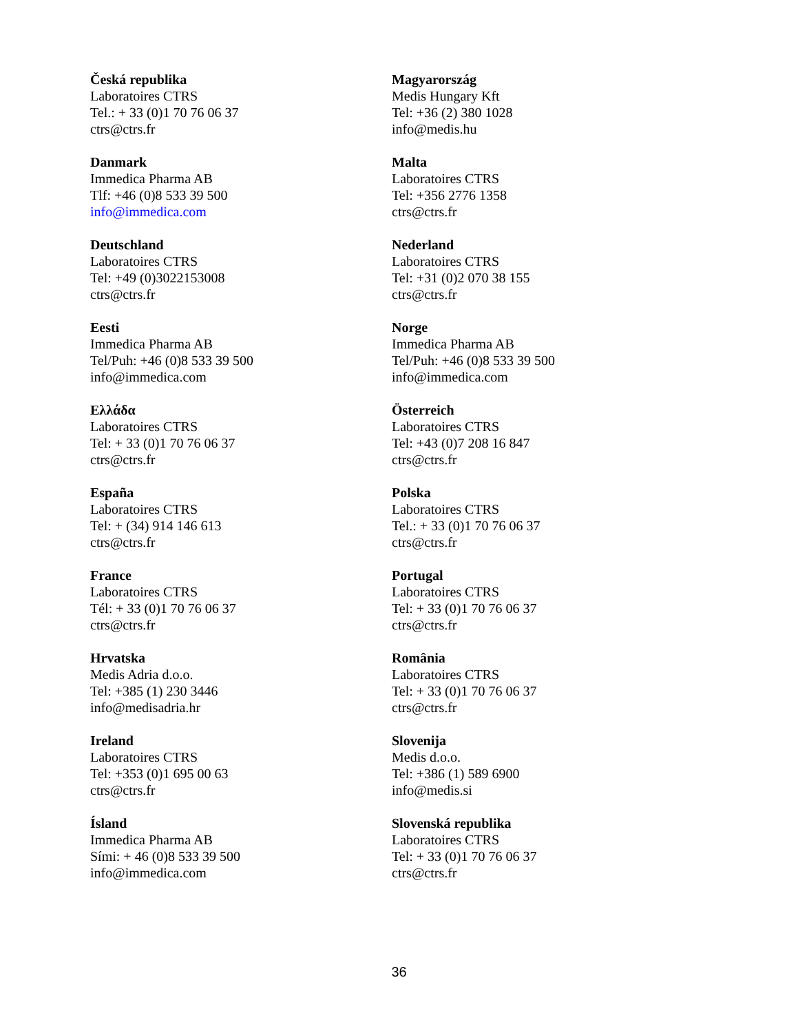| Česká republika Laboratoires CTRS Tel.: + 33 (0)1 70 76 06 37 ctrs@ctrs.fr | Magyarország Medis Hungary Kft Tel: +36 (2) 380 1028 info@medis.hu |
| Danmark Immedica Pharma AB Tlf: +46 (0)8 533 39 500 info@immedica.com | Malta Laboratoires CTRS Tel: +356 2776 1358 ctrs@ctrs.fr |
| Deutschland Laboratoires CTRS Tel: +49 (0)3022153008 ctrs@ctrs.fr | Nederland Laboratoires CTRS Tel: +31 (0)2 070 38 155 ctrs@ctrs.fr |
| Eesti Immedica Pharma AB Tel/Puh: +46 (0)8 533 39 500 info@immedica.com | Norge Immedica Pharma AB Tel/Puh: +46 (0)8 533 39 500 info@immedica.com |
| Ελλάδα Laboratoires CTRS Tel: + 33 (0)1 70 76 06 37 ctrs@ctrs.fr | Österreich Laboratoires CTRS Tel: +43 (0)7 208 16 847 ctrs@ctrs.fr |
| España Laboratoires CTRS Tel: + (34) 914 146 613 ctrs@ctrs.fr | Polska Laboratoires CTRS Tel.: + 33 (0)1 70 76 06 37 ctrs@ctrs.fr |
| France Laboratoires CTRS Tél: + 33 (0)1 70 76 06 37 ctrs@ctrs.fr | Portugal Laboratoires CTRS Tel: + 33 (0)1 70 76 06 37 ctrs@ctrs.fr |
| Hrvatska Medis Adria d.o.o. Tel: +385 (1) 230 3446 info@medisadria.hr | România Laboratoires CTRS Tel: + 33 (0)1 70 76 06 37 ctrs@ctrs.fr |
| Ireland Laboratoires CTRS Tel: +353 (0)1 695 00 63 ctrs@ctrs.fr | Slovenija Medis d.o.o. Tel: +386 (1) 589 6900 info@medis.si |
| Ísland Immedica Pharma AB Sími: + 46 (0)8 533 39 500 info@immedica.com | Slovenská republika Laboratoires CTRS Tel: + 33 (0)1 70 76 06 37 ctrs@ctrs.fr |
36